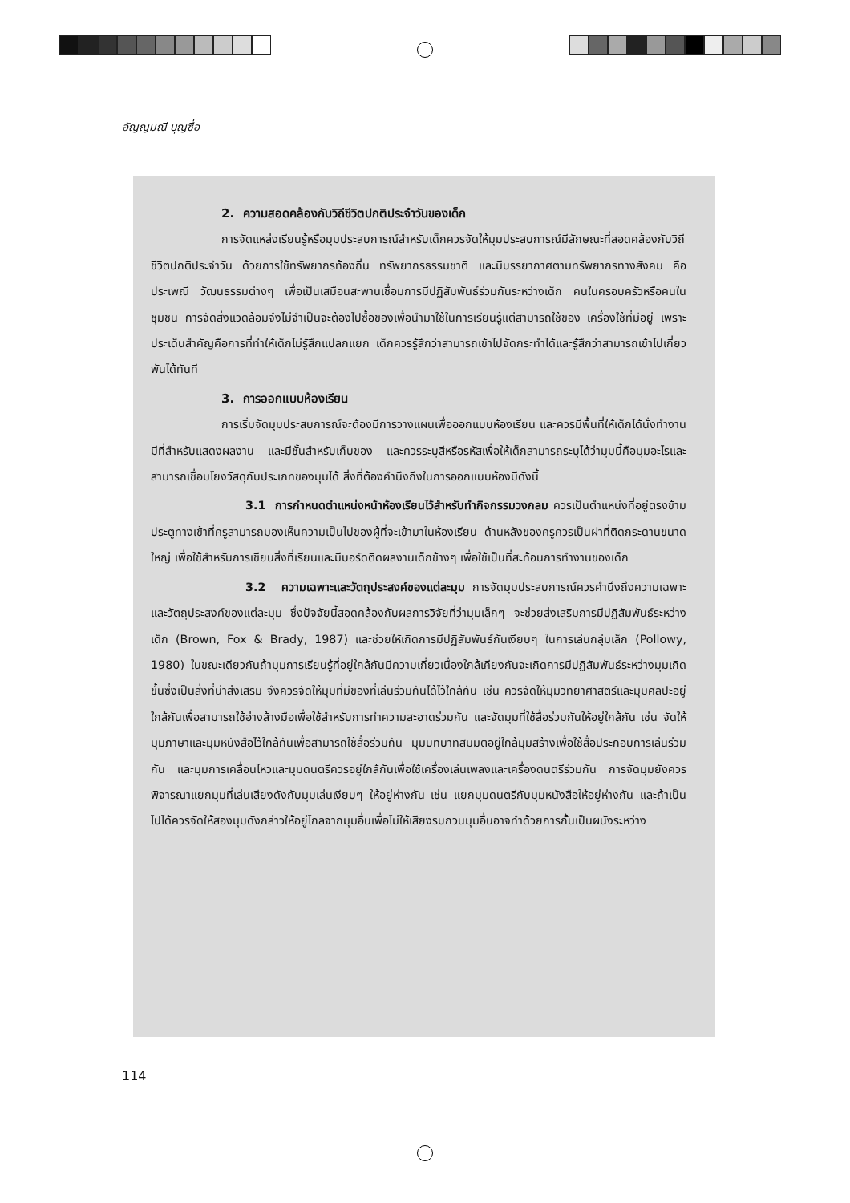อัญญมณี บุญซื่อ
2. ความสอดคล้องกับวิถีชีวิตปกติประจำวันของเด็ก
การจัดแหล่งเรียนรู้หรือมุมประสบการณ์สำหรับเด็กควรจัดให้มุมประสบการณ์มีลักษณะที่สอดคล้องกับวิถีชีวิตปกติประจำวัน ด้วยการใช้ทรัพยากรท้องถิ่น ทรัพยากรธรรมชาติ และมีบรรยากาศตามทรัพยากรทางสังคม คือ ประเพณี วัฒนธรรมต่างๆ เพื่อเป็นเสมือนสะพานเชื่อมการมีปฏิสัมพันธ์ร่วมกันระหว่างเด็ก คนในครอบครัวหรือคนในชุมชน การจัดสิ่งแวดล้อมจึงไม่จำเป็นจะต้องไปซื้อของเพื่อนำมาใช้ในการเรียนรู้แต่สามารถใช้ของ เครื่องใช้ที่มีอยู่ เพราะประเด็นสำคัญคือการที่ทำให้เด็กไม่รู้สึกแปลกแยก เด็กควรรู้สึกว่าสามารถเข้าไปจัดกระทำได้และรู้สึกว่าสามารถเข้าไปเกี่ยวพันได้ทันที
3. การออกแบบห้องเรียน
การเริ่มจัดมุมประสบการณ์จะต้องมีการวางแผนเพื่อออกแบบห้องเรียน และควรมีพื้นที่ให้เด็กได้นั่งทำงาน มีที่สำหรับแสดงผลงาน และมีชั้นสำหรับเก็บของ และควรระบุสีหรือรหัสเพื่อให้เด็กสามารถระบุได้ว่ามุมนี้คือมุมอะไรและสามารถเชื่อมโยงวัสดุกับประเภทของมุมได้ สิ่งที่ต้องคำนึงถึงในการออกแบบห้องมีดังนี้
3.1 การกำหนดตำแหน่งหน้าห้องเรียนไว้สำหรับทำกิจกรรมวงกลม ควรเป็นตำแหน่งที่อยู่ตรงข้ามประตูทางเข้าที่ครูสามารถมองเห็นความเป็นไปของผู้ที่จะเข้ามาในห้องเรียน ด้านหลังของครูควรเป็นฝาที่ติดกระดานขนาดใหญ่ เพื่อใช้สำหรับการเขียนสิ่งที่เรียนและมีบอร์ดติดผลงานเด็กข้างๆ เพื่อใช้เป็นที่สะท้อนการทำงานของเด็ก
3.2 ความเฉพาะและวัตถุประสงค์ของแต่ละมุม การจัดมุมประสบการณ์ควรคำนึงถึงความเฉพาะและวัตถุประสงค์ของแต่ละมุม ซึ่งปัจจัยนี้สอดคล้องกับผลการวิจัยที่ว่ามุมเล็กๆ จะช่วยส่งเสริมการมีปฏิสัมพันธ์ระหว่างเด็ก (Brown, Fox & Brady, 1987) และช่วยให้เกิดการมีปฏิสัมพันธ์กันเงียบๆ ในการเล่นกลุ่มเล็ก (Pollowy, 1980) ในขณะเดียวกันถ้ามุมการเรียนรู้ที่อยู่ใกล้กันมีความเกี่ยวเนื่องใกล้เคียงกันจะเกิดการมีปฏิสัมพันธ์ระหว่างมุมเกิดขึ้นซึ่งเป็นสิ่งที่น่าส่งเสริม จึงควรจัดให้มุมที่มีของที่เล่นร่วมกันได้ไว้ใกล้กัน เช่น ควรจัดให้มุมวิทยาศาสตร์และมุมศิลปะอยู่ใกล้กันเพื่อสามารถใช้อ่างล้างมือเพื่อใช้สำหรับการทำความสะอาดร่วมกัน และจัดมุมที่ใช้สื่อร่วมกันให้อยู่ใกล้กัน เช่น จัดให้มุมภาษาและมุมหนังสือไว้ใกล้กันเพื่อสามารถใช้สื่อร่วมกัน มุมบทบาทสมมติอยู่ใกล้มุมสร้างเพื่อใช้สื่อประกอบการเล่นร่วมกัน และมุมการเคลื่อนไหวและมุมดนตรีควรอยู่ใกล้กันเพื่อใช้เครื่องเล่นเพลงและเครื่องดนตรีร่วมกัน การจัดมุมยังควรพิจารณาแยกมุมที่เล่นเสียงดังกับมุมเล่นเงียบๆ ให้อยู่ห่างกัน เช่น แยกมุมดนตรีกับมุมหนังสือให้อยู่ห่างกัน และถ้าเป็นไปได้ควรจัดให้สองมุมดังกล่าวให้อยู่ไกลจากมุมอื่นเพื่อไม่ให้เสียงรบกวนมุมอื่นอาจทำด้วยการกั้นเป็นผนังระหว่าง
114